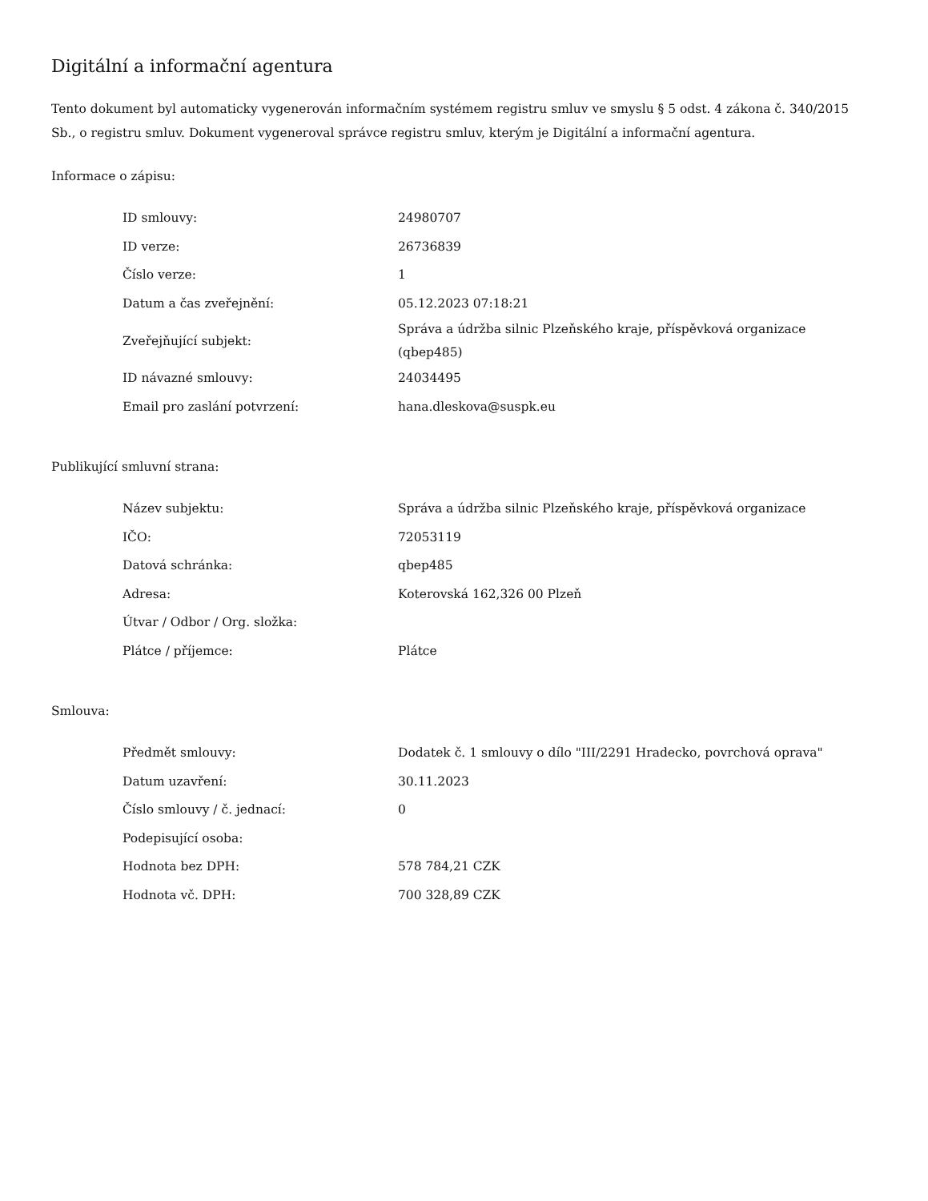Digitální a informační agentura
Tento dokument byl automaticky vygenerován informačním systémem registru smluv ve smyslu § 5 odst. 4 zákona č. 340/2015 Sb., o registru smluv. Dokument vygeneroval správce registru smluv, kterým je Digitální a informační agentura.
Informace o zápisu:
| ID smlouvy: | 24980707 |
| ID verze: | 26736839 |
| Číslo verze: | 1 |
| Datum a čas zveřejnění: | 05.12.2023 07:18:21 |
| Zveřejňující subjekt: | Správa a údržba silnic Plzeňského kraje, příspěvková organizace (qbep485) |
| ID návazné smlouvy: | 24034495 |
| Email pro zaslání potvrzení: | hana.dleskova@suspk.eu |
Publikující smluvní strana:
| Název subjektu: | Správa a údržba silnic Plzeňského kraje, příspěvková organizace |
| IČO: | 72053119 |
| Datová schránka: | qbep485 |
| Adresa: | Koterovská 162,326 00 Plzeň |
| Útvar / Odbor / Org. složka: | |
| Plátce / příjemce: | Plátce |
Smlouva:
| Předmět smlouvy: | Dodatek č. 1 smlouvy o dílo "III/2291 Hradecko, povrchová oprava" |
| Datum uzavření: | 30.11.2023 |
| Číslo smlouvy / č. jednací: | 0 |
| Podepisující osoba: | |
| Hodnota bez DPH: | 578 784,21 CZK |
| Hodnota vč. DPH: | 700 328,89 CZK |